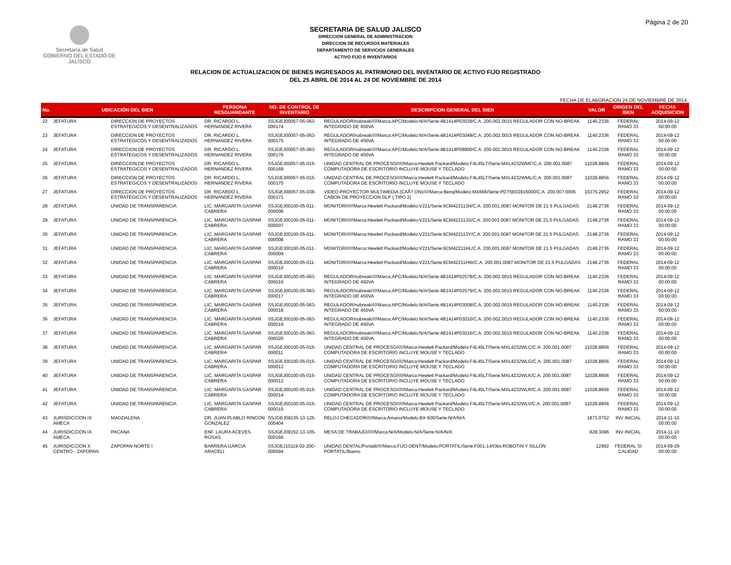Secretaría de Salud
GOBIERNO DEL ESTADO DE JALISCO
Página 2 de 20
SECRETARIA DE SALUD JALISCO
DIRECCION GENERAL DE ADMINISTRACION
DIRECCION DE RECURSOS MATERIALES
DEPARTAMENTO DE SERVICIOS GENERALES
ACTIVO FIJO E INVENTARIOS
RELACION DE ACTUALIZACION DE BIENES INGRESADOS AL PATRIMONIO DEL INVENTARIO DE ACTIVO FIJO REGISTRADO
DEL 25 ABRIL DE 2014 AL 24 DE NOVIEMBRE DE 2014
FECHA DE ELABORACION 24 DE NOVIEMBRE DE 2014.
| No. | UBICACIÓN DEL BIEN | | PERSONA RESGUARDANTE | NO. DE CONTROL DE INVENTARIO | DESCRIPCION GENERAL DEL BIEN | VALOR | ORIGEN DEL BIEN | FECHA ADQUISICION |
| --- | --- | --- | --- | --- | --- | --- | --- | --- |
| 22 | JEFATURA | DIRECCION DE PROYECTOS ESTRATEGICOS Y DESENTRALIZADOS | DR. RICARDO L. HERNANDEZ RIVERA | SSJGEJ00057-05-063-000174 | REGULADOR/nobreak/////Marca:APC/Modelo:N/A/Serie:4B1414P03039/C.A. 200.002.0015 REGULADOR CON NO-BREAK INTEGRADO DE 450VA | 1140.2336 | FEDERAL RAMO 33 | 2014-09-12 00:00:00 |
| 23 | JEFATURA | DIRECCION DE PROYECTOS ESTRATEGICOS Y DESENTRALIZADOS | DR. RICARDO L. HERNANDEZ RIVERA | SSJGEJ00057-05-063-000175 | REGULADOR/nobreak/////Marca:APC/Modelo:N/A/Serie:4B1414P03048/C.A. 200.002.0015 REGULADOR CON NO-BREAK INTEGRADO DE 450VA | 1140.2336 | FEDERAL RAMO 33 | 2014-09-12 00:00:00 |
| 24 | JEFATURA | DIRECCION DE PROYECTOS ESTRATEGICOS Y DESENTRALIZADOS | DR. RICARDO L. HERNANDEZ RIVERA | SSJGEJ00057-05-063-000176 | REGULADOR/nobreak/////Marca:APC/Modelo:N/A/Serie:4B1414P08900/C.A. 200.002.0015 REGULADOR CON NO-BREAK INTEGRADO DE 450VA | 1140.2336 | FEDERAL RAMO 33 | 2014-09-12 00:00:00 |
| 25 | JEFATURA | DIRECCION DE PROYECTOS ESTRATEGICOS Y DESENTRALIZADOS | DR. RICARDO L. HERNANDEZ RIVERA | SSJGEJ00057-05-015-000169 | UNIDAD CENTRAL DE PROCESO//////Marca:Hewlett Packard/Modelo:F4L45LT/Serie:MXL4232WMF/C.A. 200.001.0087 COMPUTADORA DE ESCRITORIO INCLUYE MOUSE Y TECLADO | 11028.8856 | FEDERAL RAMO 33 | 2014-09-12 00:00:00 |
| 26 | JEFATURA | DIRECCION DE PROYECTOS ESTRATEGICOS Y DESENTRALIZADOS | DR. RICARDO L. HERNANDEZ RIVERA | SSJGEJ00057-05-015-000170 | UNIDAD CENTRAL DE PROCESO//////Marca:Hewlett Packard/Modelo:F4L45LT/Serie:MXL4232WML/C.A. 200.001.0087 COMPUTADORA DE ESCRITORIO INCLUYE MOUSE Y TECLADO | 11028.8856 | FEDERAL RAMO 33 | 2014-09-12 00:00:00 |
| 27 | JEFATURA | DIRECCION DE PROYECTOS ESTRATEGICOS Y DESENTRALIZADOS | DR. RICARDO L. HERNANDEZ RIVERA | SSJGEJ00057-05-038-000171 | VIDEO-PROYECTOR MULTIMEDIA (CAÃ? ON)/////Marca:Benq/Modelo:MX666/Serie:PDT5E03916000/C.A. 200.007.0006 CAÑON DE PROYECCION DLP ( TIPO 2) | 10375.2952 | FEDERAL RAMO 33 | 2014-09-12 00:00:00 |
| 28 | JEFATURA | UNIDAD DE TRANSPARENCIA | LIC. MARGARITA GASPAR CABRERA | SSJGEJ00100-05-011-000006 | MONITOR//////Marca:Hewlett Packard/Modelo:V221/Serie:6CM422113H/C.A. 200.001.0087 MONITOR DE 21.5 PULGADAS | 2148.2736 | FEDERAL RAMO 33 | 2014-09-12 00:00:00 |
| 29 | JEFATURA | UNIDAD DE TRANSPARENCIA | LIC. MARGARITA GASPAR CABRERA | SSJGEJ00100-05-011-000007 | MONITOR//////Marca:Hewlett Packard/Modelo:V221/Serie:6CM422113S/C.A. 200.001.0087 MONITOR DE 21.5 PULGADAS | 2148.2736 | FEDERAL RAMO 33 | 2014-09-12 00:00:00 |
| 30 | JEFATURA | UNIDAD DE TRANSPARENCIA | LIC. MARGARITA GASPAR CABRERA | SSJGEJ00100-05-011-000008 | MONITOR//////Marca:Hewlett Packard/Modelo:V221/Serie:6CM422113Y/C.A. 200.001.0087 MONITOR DE 21.5 PULGADAS | 2148.2736 | FEDERAL RAMO 33 | 2014-09-12 00:00:00 |
| 31 | JEFATURA | UNIDAD DE TRANSPARENCIA | LIC. MARGARITA GASPAR CABRERA | SSJGEJ00100-05-011-000009 | MONITOR//////Marca:Hewlett Packard/Modelo:V221/Serie:6CM42211HL/C.A. 200.001.0087 MONITOR DE 21.5 PULGADAS | 2148.2736 | FEDERAL RAMO 33 | 2014-09-12 00:00:00 |
| 32 | JEFATURA | UNIDAD DE TRANSPARENCIA | LIC. MARGARITA GASPAR CABRERA | SSJGEJ00100-05-011-000010 | MONITOR//////Marca:Hewlett Packard/Modelo:V221/Serie:6CM42211HW/C.A. 200.001.0087 MONITOR DE 21.5 PULGADAS | 2148.2736 | FEDERAL RAMO 33 | 2014-09-12 00:00:00 |
| 33 | JEFATURA | UNIDAD DE TRANSPARENCIA | LIC. MARGARITA GASPAR CABRERA | SSJGEJ00100-05-063-000016 | REGULADOR/nobreak/////Marca:APC/Modelo:N/A/Serie:4B1414P02578/C.A. 200.002.0015 REGULADOR CON NO-BREAK INTEGRADO DE 450VA | 1140.2336 | FEDERAL RAMO 33 | 2014-09-12 00:00:00 |
| 34 | JEFATURA | UNIDAD DE TRANSPARENCIA | LIC. MARGARITA GASPAR CABRERA | SSJGEJ00100-05-063-000017 | REGULADOR/nobreak/////Marca:APC/Modelo:N/A/Serie:4B1414P02579/C.A. 200.002.0015 REGULADOR CON NO-BREAK INTEGRADO DE 450VA | 1140.2336 | FEDERAL RAMO 33 | 2014-09-12 00:00:00 |
| 35 | JEFATURA | UNIDAD DE TRANSPARENCIA | LIC. MARGARITA GASPAR CABRERA | SSJGEJ00100-05-063-000018 | REGULADOR/nobreak/////Marca:APC/Modelo:N/A/Serie:4B1414P03008/C.A. 200.002.0015 REGULADOR CON NO-BREAK INTEGRADO DE 450VA | 1140.2336 | FEDERAL RAMO 33 | 2014-09-12 00:00:00 |
| 36 | JEFATURA | UNIDAD DE TRANSPARENCIA | LIC. MARGARITA GASPAR CABRERA | SSJGEJ00100-05-063-000019 | REGULADOR/nobreak/////Marca:APC/Modelo:N/A/Serie:4B1414P03010/C.A. 200.002.0015 REGULADOR CON NO-BREAK INTEGRADO DE 450VA | 1140.2336 | FEDERAL RAMO 33 | 2014-09-12 00:00:00 |
| 37 | JEFATURA | UNIDAD DE TRANSPARENCIA | LIC. MARGARITA GASPAR CABRERA | SSJGEJ00100-05-063-000020 | REGULADOR/nobreak/////Marca:APC/Modelo:N/A/Serie:4B1414P03016/C.A. 200.002.0015 REGULADOR CON NO-BREAK INTEGRADO DE 450VA | 1140.2336 | FEDERAL RAMO 33 | 2014-09-12 00:00:00 |
| 38 | JEFATURA | UNIDAD DE TRANSPARENCIA | LIC. MARGARITA GASPAR CABRERA | SSJGEJ00100-05-015-000011 | UNIDAD CENTRAL DE PROCESO//////Marca:Hewlett Packard/Modelo:F4L45LT/Serie:MXL4232WLC/C.A. 200.001.0087 COMPUTADORA DE ESCRITORIO INCLUYE MOUSE Y TECLADO | 11028.8856 | FEDERAL RAMO 33 | 2014-09-12 00:00:00 |
| 39 | JEFATURA | UNIDAD DE TRANSPARENCIA | LIC. MARGARITA GASPAR CABRERA | SSJGEJ00100-05-015-000012 | UNIDAD CENTRAL DE PROCESO//////Marca:Hewlett Packard/Modelo:F4L45LT/Serie:MXL4232WLG/C.A. 200.001.0087 COMPUTADORA DE ESCRITORIO INCLUYE MOUSE Y TECLADO | 11028.8856 | FEDERAL RAMO 33 | 2014-09-12 00:00:00 |
| 40 | JEFATURA | UNIDAD DE TRANSPARENCIA | LIC. MARGARITA GASPAR CABRERA | SSJGEJ00100-05-015-000013 | UNIDAD CENTRAL DE PROCESO//////Marca:Hewlett Packard/Modelo:F4L45LT/Serie:MXL4232WLK/C.A. 200.001.0087 COMPUTADORA DE ESCRITORIO INCLUYE MOUSE Y TECLADO | 11028.8856 | FEDERAL RAMO 33 | 2014-09-12 00:00:00 |
| 41 | JEFATURA | UNIDAD DE TRANSPARENCIA | LIC. MARGARITA GASPAR CABRERA | SSJGEJ00100-05-015-000014 | UNIDAD CENTRAL DE PROCESO//////Marca:Hewlett Packard/Modelo:F4L45LT/Serie:MXL4232WLR/C.A. 200.001.0087 COMPUTADORA DE ESCRITORIO INCLUYE MOUSE Y TECLADO | 11028.8856 | FEDERAL RAMO 33 | 2014-09-12 00:00:00 |
| 42 | JEFATURA | UNIDAD DE TRANSPARENCIA | LIC. MARGARITA GASPAR CABRERA | SSJGEJ00100-05-015-000015 | UNIDAD CENTRAL DE PROCESO//////Marca:Hewlett Packard/Modelo:F4L45LT/Serie:MXL4232WLV/C.A. 200.001.0087 COMPUTADORA DE ESCRITORIO INCLUYE MOUSE Y TECLADO | 11028.8856 | FEDERAL RAMO 33 | 2014-09-12 00:00:00 |
| 43 | JURISDICCION IX AMECA | MAGDALENA | DR. JUAN PLABLO RINCON GONZALEZ | SSJGEJ09135-13-125-000404 | RELOJ CHECADOR/////Marca:Amano/Modelo:BX 600/Serie:N/A/N/A | 1873.0752 | INV INICIAL | 2014-11-10 00:00:00 |
| 44 | JURISDICCION IX AMECA | PACANA | ENF. LAURA ACEVES ROSAS | SSJGEJ09152-13-105-000166 | MESA DE TRABAJO//////Marca:N/A/Modelo:N/A/Serie:N/A/N/A | 828.3096 | INV INICIAL | 2014-11-10 00:00:00 |
| 45 | JURISDICCION X CENTRO - ZAPOPAN | ZAPOPAN NORTE I | BARRERA GARCIA ARACELI | SSJGEJ10119-02-200-000594 | UNIDAD DENTAL/Portatil/////Marca:FIJO-DENT/Modelo:PORTATIL/Serie:F001-14/Obs:ROBOTIN Y SILLON PORTATIL/Bueno | 12992 | FEDERAL SI CALIDAD | 2014-09-29 00:00:00 |